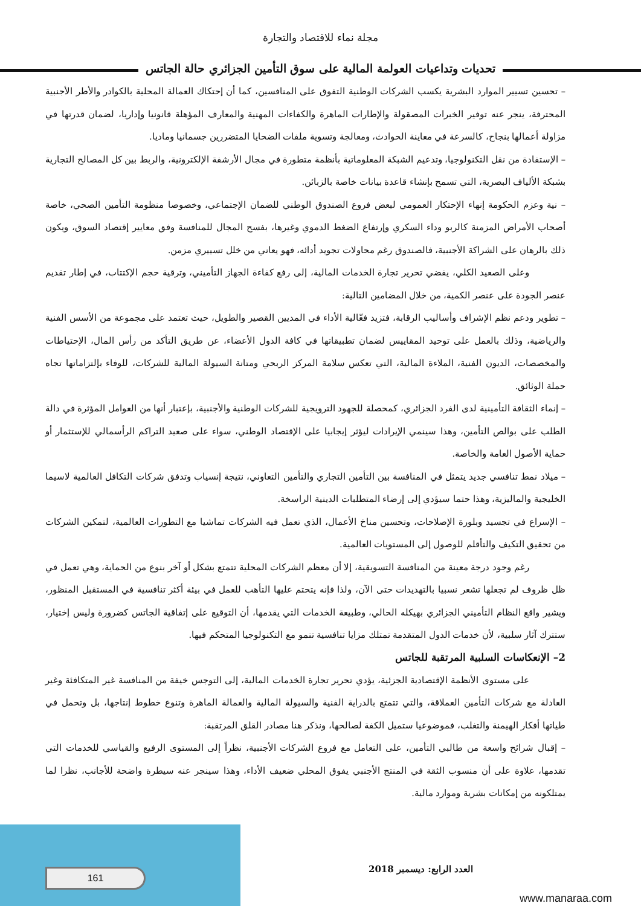مجلة نماء للاقتصاد والتجارة
تحديات وتداعيات العولمة المالية على سوق التأمين الجزائري حالة الجاتس
– تحسين تسيير الموارد البشرية يكسب الشركات الوطنية التفوق على المنافسين، كما أن إحتكاك العمالة المحلية بالكوادر والأطر الأجنبية المحترفة، ينجر عنه توفير الخبرات المصقولة والإطارات الماهرة والكفاءات المهنية والمعارف المؤهلة قانونيا وإداريا، لضمان قدرتها في مزاولة أعمالها بنجاح، كالسرعة في معاينة الحوادث، ومعالجة وتسوية ملفات الضحايا المتضررين جسمانيا وماديا.
– الإستفادة من نقل التكنولوجيا، وتدعيم الشبكة المعلوماتية بأنظمة متطورة في مجال الأرشفة الإلكترونية، والربط بين كل المصالح التجارية بشبكة الألياف البصرية، التي تسمح بإنشاء قاعدة بيانات خاصة بالزبائن.
– نية وعزم الحكومة إنهاء الإحتكار العمومي لبعض فروع الصندوق الوطني للضمان الإجتماعي، وخصوصا منظومة التأمين الصحي، خاصة أصحاب الأمراض المزمنة كالربو وداء السكري وإرتفاع الضغط الدموي وغيرها، بفسح المجال للمنافسة وفق معايير إقتصاد السوق، ويكون ذلك بالرهان على الشراكة الأجنبية، فالصندوق رغم محاولات تجويد أدائه، فهو يعاني من خلل تسييري مزمن.
وعلى الصعيد الكلي، يفضي تحرير تجارة الخدمات المالية، إلى رفع كفاءة الجهاز التأميني، وترقية حجم الإكتتاب، في إطار تقديم عنصر الجودة على عنصر الكمية، من خلال المضامين التالية:
– تطوير ودعم نظم الإشراف وأساليب الرقابة، فتزيد فعّالية الأداء في المديين القصير والطويل، حيث تعتمد على مجموعة من الأسس الفنية والرياضية، وذلك بالعمل على توحيد المقاييس لضمان تطبيقاتها في كافة الدول الأعضاء، عن طريق التأكد من رأس المال، الإحتياطات والمخصصات، الديون الفنية، الملاءة المالية، التي تعكس سلامة المركز الربحي ومتانة السيولة المالية للشركات، للوفاء بإلتزاماتها تجاه حملة الوثائق.
– إنماء الثقافة التأمينية لدى الفرد الجزائري، كمحصلة للجهود الترويجية للشركات الوطنية والأجنبية، بإعتبار أنها من العوامل المؤثرة في دالة الطلب على بوالص التأمين، وهذا سينمي الإيرادات ليؤثر إيجابيا على الإقتصاد الوطني، سواء على صعيد التراكم الرأسمالي للإستثمار أو حماية الأصول العامة والخاصة.
– ميلاد نمط تنافسي جديد يتمثل في المنافسة بين التأمين التجاري والتأمين التعاوني، نتيجة إنسياب وتدفق شركات التكافل العالمية لاسيما الخليجية والماليزية، وهذا حتما سيؤدي إلى إرضاء المتطلبات الدينية الراسخة.
– الإسراع في تجسيد وبلورة الإصلاحات، وتحسين مناخ الأعمال، الذي تعمل فيه الشركات تماشيا مع التطورات العالمية، لتمكين الشركات من تحقيق التكيف والتأقلم للوصول إلى المستويات العالمية.
رغم وجود درجة معينة من المنافسة التسويقية، إلا أن معظم الشركات المحلية تتمتع بشكل أو آخر بنوع من الحماية، وهي تعمل في ظل ظروف لم تجعلها تشعر نسبيا بالتهديدات حتى الآن، ولذا فإنه يتحتم عليها التأهب للعمل في بيئة أكثر تنافسية في المستقبل المنظور، ويشير واقع النظام التأميني الجزائري بهيكله الحالي، وطبيعة الخدمات التي يقدمها، أن التوقيع على إتفاقية الجاتس كضرورة وليس إختيار، ستترك آثار سلبية، لأن خدمات الدول المتقدمة تمتلك مزايا تنافسية تنمو مع التكنولوجيا المتحكم فيها.
2– الإنعكاسات السلبية المرتقبة للجاتس
على مستوى الأنظمة الإقتصادية الجزئية، يؤدي تحرير تجارة الخدمات المالية، إلى التوجس خيفة من المنافسة غير المتكافئة وغير العادلة مع شركات التأمين العملاقة، والتي تتمتع بالدراية الفنية والسيولة المالية والعمالة الماهرة وتنوع خطوط إنتاجها، بل وتحمل في طياتها أفكار الهيمنة والتغلب، فموضوعيا ستميل الكفة لصالحها، ونذكر هنا مصادر القلق المرتقبة:
– إقبال شرائح واسعة من طالبي التأمين، على التعامل مع فروع الشركات الأجنبية، نظراً إلى المستوى الرفيع والقياسي للخدمات التي تقدمها، علاوة على أن منسوب الثقة في المنتج الأجنبي يفوق المحلي ضعيف الأداء، وهذا سينجر عنه سيطرة واضحة للأجانب، نظرا لما يمتلكونه من إمكانات بشرية وموارد مالية.
161 العدد الرابع: ديسمبر 2018
www.manaraa.com